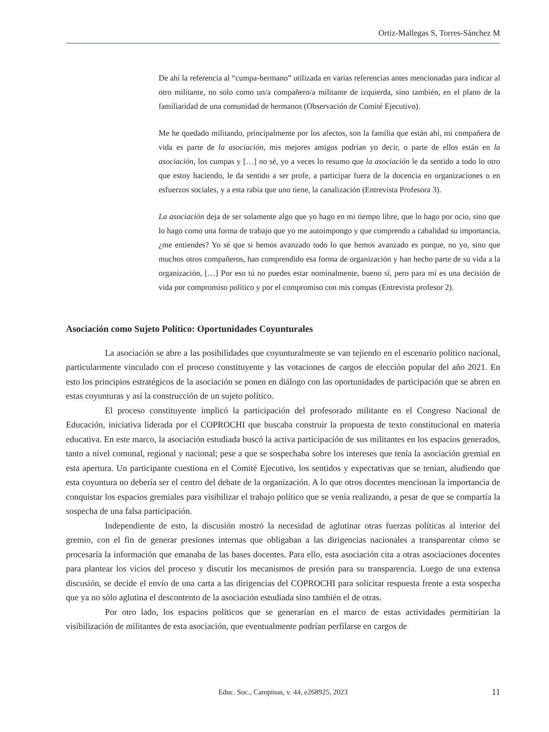Ortiz-Mallegas S, Torres-Sánchez M
De ahí la referencia al “cumpa-hermano” utilizada en varias referencias antes mencionadas para indicar al otro militante, no solo como un/a compañero/a militante de izquierda, sino también, en el plano de la familiaridad de una comunidad de hermanos (Observación de Comité Ejecutivo).
Me he quedado militando, principalmente por los afectos, son la familia que están ahí, mi compañera de vida es parte de la asociación, mis mejores amigos podrían yo decir, o parte de ellos están en la asociación, los cumpas y […] no sé, yo a veces lo resumo que la asociación le da sentido a todo lo otro que estoy haciendo, le da sentido a ser profe, a participar fuera de la docencia en organizaciones o en esfuerzos sociales, y a esta rabia que uno tiene, la canalización (Entrevista Profesora 3).
La asociación deja de ser solamente algo que yo hago en mi tiempo libre, que lo hago por ocio, sino que lo hago como una forma de trabajo que yo me autoimpongo y que comprendo a cabalidad su importancia, ¿me entiendes? Yo sé que si hemos avanzado todo lo que hemos avanzado es porque, no yo, sino que muchos otros compañeros, han comprendido esa forma de organización y han hecho parte de su vida a la organización, […] Por eso tú no puedes estar nominalmente, bueno sí, pero para mí es una decisión de vida por compromiso político y por el compromiso con mis compas (Entrevista profesor 2).
Asociación como Sujeto Político: Oportunidades Coyunturales
La asociación se abre a las posibilidades que coyunturalmente se van tejiendo en el escenario político nacional, particularmente vinculado con el proceso constituyente y las votaciones de cargos de elección popular del año 2021. En esto los principios estratégicos de la asociación se ponen en diálogo con las oportunidades de participación que se abren en estas coyunturas y así la construcción de un sujeto político.
El proceso constituyente implicó la participación del profesorado militante en el Congreso Nacional de Educación, iniciativa liderada por el COPROCHI que buscaba construir la propuesta de texto constitucional en materia educativa. En este marco, la asociación estudiada buscó la activa participación de sus militantes en los espacios generados, tanto a nivel comunal, regional y nacional; pese a que se sospechaba sobre los intereses que tenía la asociación gremial en esta apertura. Un participante cuestiona en el Comité Ejecutivo, los sentidos y expectativas que se tenían, aludiendo que esta coyuntura no debería ser el centro del debate de la organización. A lo que otros docentes mencionan la importancia de conquistar los espacios gremiales para visibilizar el trabajo político que se venía realizando, a pesar de que se compartía la sospecha de una falsa participación.
Independiente de esto, la discusión mostró la necesidad de aglutinar otras fuerzas políticas al interior del gremio, con el fin de generar presiones internas que obligaban a las dirigencias nacionales a transparentar cómo se procesaría la información que emanaba de las bases docentes. Para ello, esta asociación cita a otras asociaciones docentes para plantear los vicios del proceso y discutir los mecanismos de presión para su transparencia. Luego de una extensa discusión, se decide el envío de una carta a las dirigencias del COPROCHI para solicitar respuesta frente a esta sospecha que ya no sólo aglutina el descontento de la asociación estudiada sino también el de otras.
Por otro lado, los espacios políticos que se generarían en el marco de estas actividades permitirían la visibilización de militantes de esta asociación, que eventualmente podrían perfilarse en cargos de
Educ. Soc., Campinas, v. 44, e268925, 2023
11